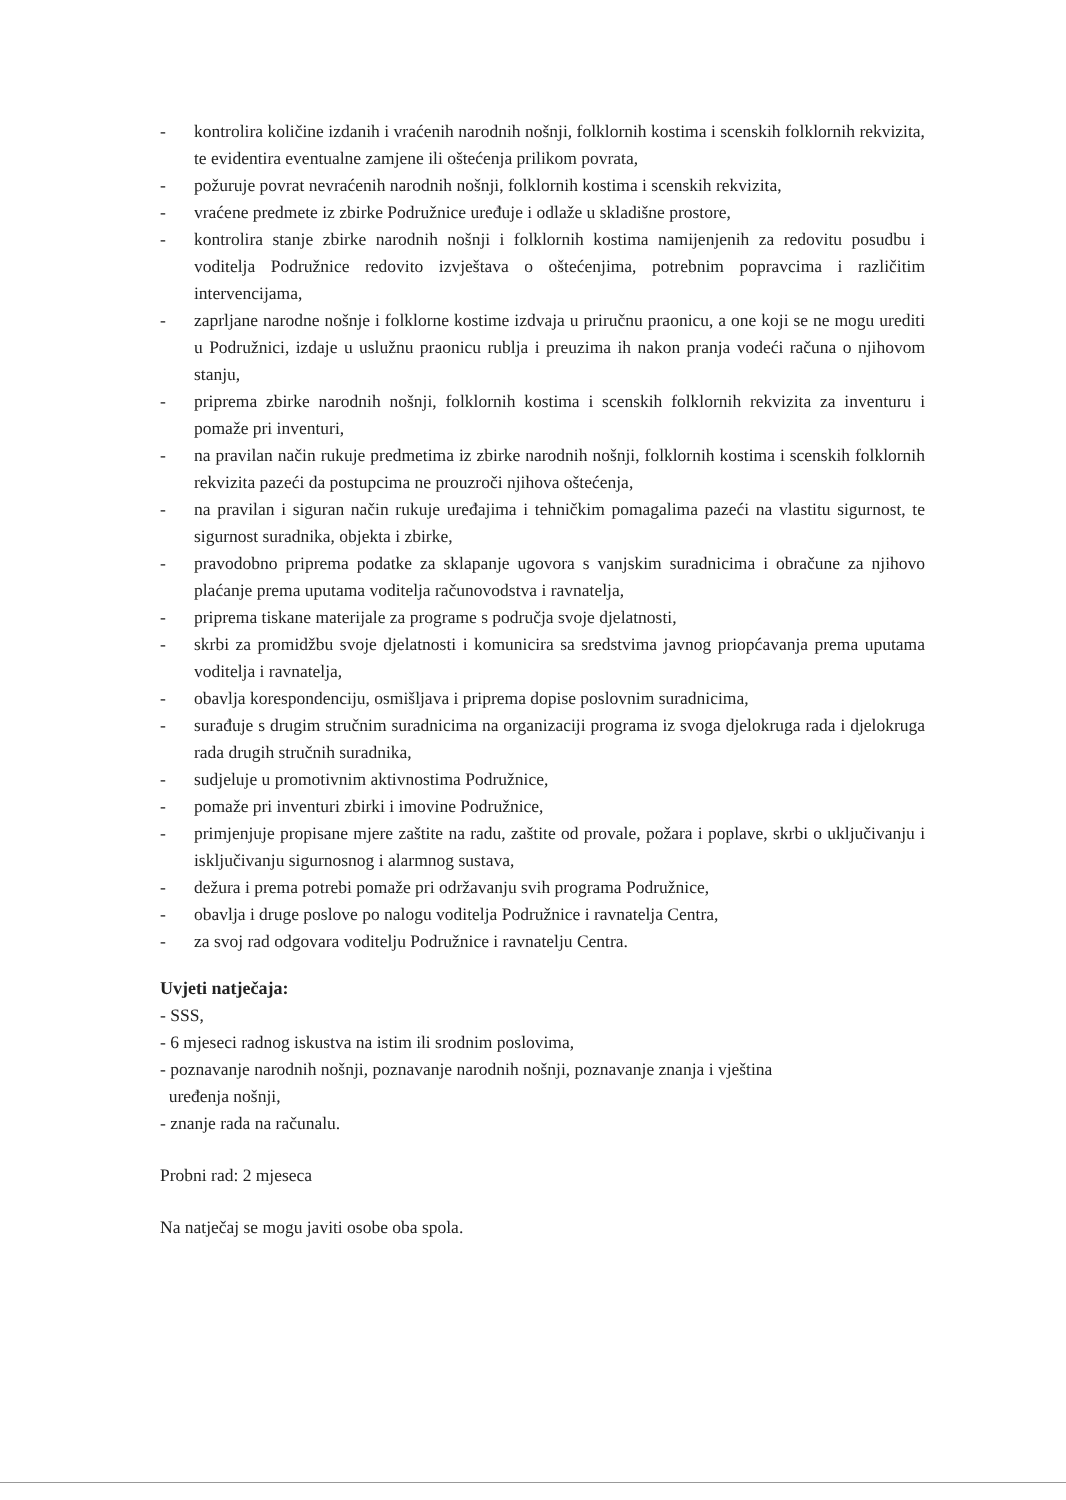- kontrolira količine izdanih i vraćenih narodnih nošnji, folklornih kostima i scenskih folklornih rekvizita, te evidentira eventualne zamjene ili oštećenja prilikom povrata,
- požuruje povrat nevraćenih narodnih nošnji, folklornih kostima i scenskih rekvizita,
- vraćene predmete iz zbirke Podružnice uređuje i odlaže u skladišne prostore,
- kontrolira stanje zbirke narodnih nošnji i folklornih kostima namijenjenih za redovitu posudbu i voditelja Podružnice redovito izvještava o oštećenjima, potrebnim popravcima i različitim intervencijama,
- zaprljane narodne nošnje i folklorne kostime izdvaja u priručnu praonicu, a one koji se ne mogu urediti u Podružnici, izdaje u uslužnu praonicu rublja i preuzima ih nakon pranja vodeći računa o njihovom stanju,
- priprema zbirke narodnih nošnji, folklornih kostima i scenskih folklornih rekvizita za inventuru i pomaže pri inventuri,
- na pravilan način rukuje predmetima iz zbirke narodnih nošnji, folklornih kostima i scenskih folklornih rekvizita pazeći da postupcima ne prouzroči njihova oštećenja,
- na pravilan i siguran način rukuje uređajima i tehničkim pomagalima pazeći na vlastitu sigurnost, te sigurnost suradnika, objekta i zbirke,
- pravodobno priprema podatke za sklapanje ugovora s vanjskim suradnicima i obračune za njihovo plaćanje prema uputama voditelja računovodstva i ravnatelja,
- priprema tiskane materijale za programe s područja svoje djelatnosti,
- skrbi za promidžbu svoje djelatnosti i komunicira sa sredstvima javnog priopćavanja prema uputama voditelja i ravnatelja,
- obavlja korespondenciju, osmišljava i priprema dopise poslovnim suradnicima,
- surađuje s drugim stručnim suradnicima na organizaciji programa iz svoga djelokruga rada i djelokruga rada drugih stručnih suradnika,
- sudjeluje u promotivnim aktivnostima Podružnice,
- pomaže pri inventuri zbirki i imovine Podružnice,
- primjenjuje propisane mjere zaštite na radu, zaštite od provale, požara i poplave, skrbi o uključivanju i isključivanju sigurnosnog i alarmnog sustava,
- dežura i prema potrebi pomaže pri održavanju svih programa Podružnice,
- obavlja i druge poslove po nalogu voditelja Podružnice i ravnatelja Centra,
- za svoj rad odgovara voditelju Podružnice i ravnatelju Centra.
Uvjeti natječaja:
- SSS,
- 6 mjeseci radnog iskustva na istim ili srodnim poslovima,
- poznavanje narodnih nošnji, poznavanje narodnih nošnji, poznavanje znanja i vještina
uređenja nošnji,
- znanje rada na računalu.
Probni rad: 2 mjeseca
Na natječaj se mogu javiti osobe oba spola.